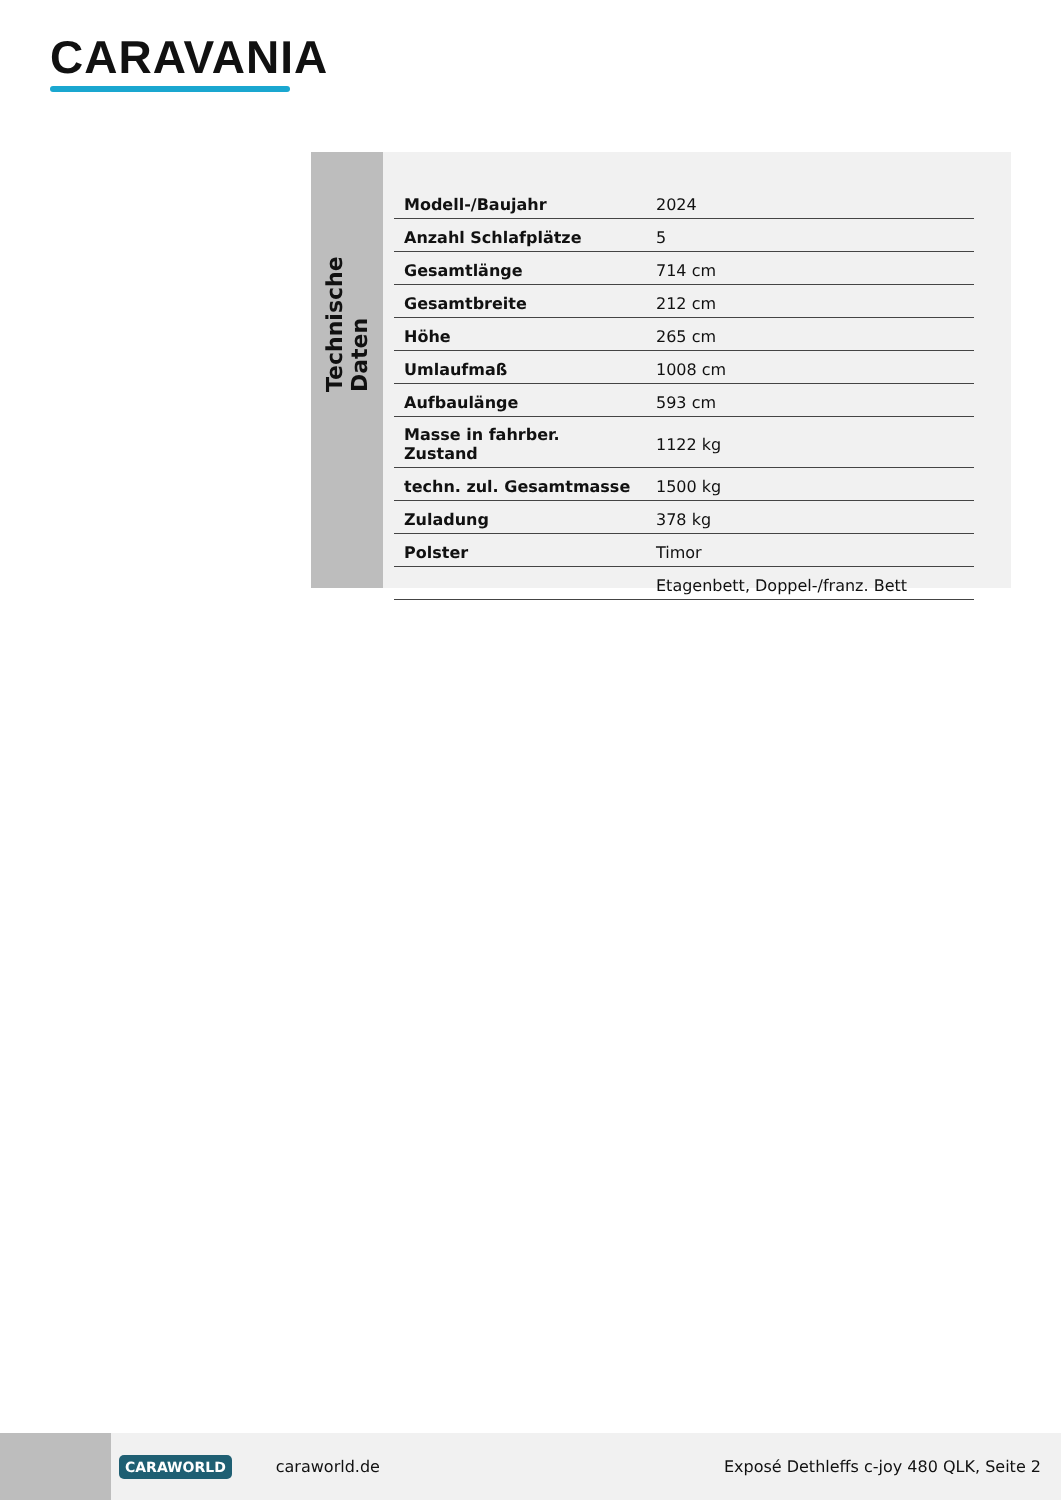CARAVANIA
Technische Daten
| Modell-/Baujahr | 2024 |
| Anzahl Schlafplätze | 5 |
| Gesamtlänge | 714 cm |
| Gesamtbreite | 212 cm |
| Höhe | 265 cm |
| Umlaufmaß | 1008 cm |
| Aufbaulänge | 593 cm |
| Masse in fahrber. Zustand | 1122 kg |
| techn. zul. Gesamtmasse | 1500 kg |
| Zuladung | 378 kg |
| Polster | Timor |
| | Etagenbett, Doppel-/franz. Bett |
CARAWORLD caraworld.de Exposé Dethleffs c-joy 480 QLK, Seite 2